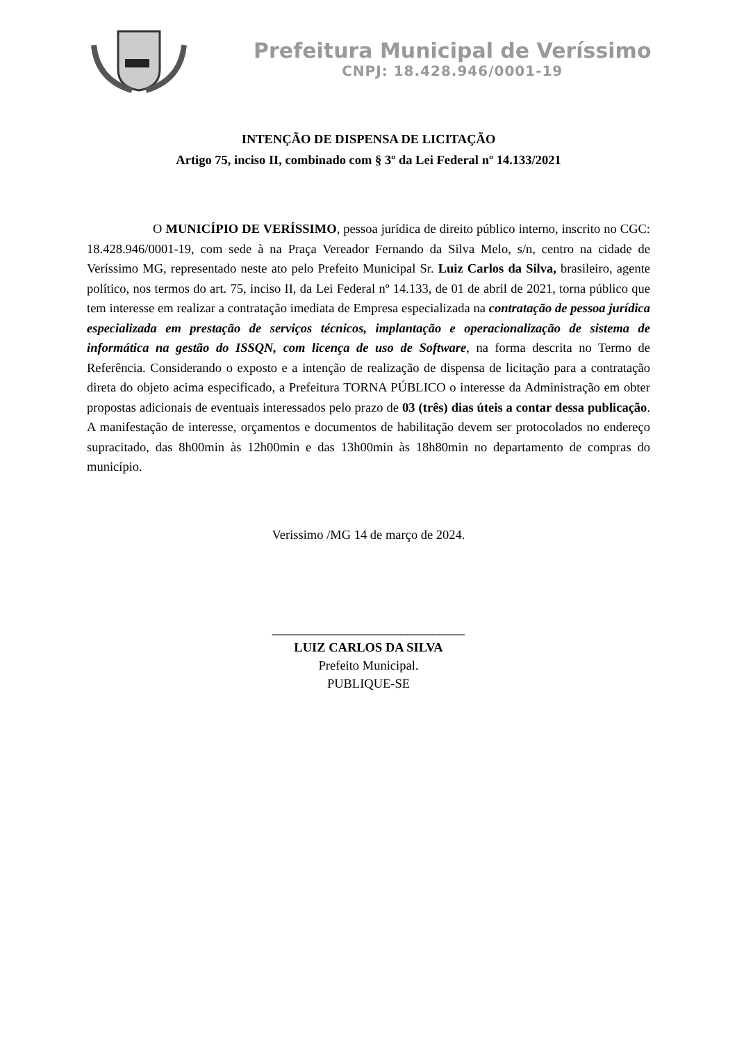Prefeitura Municipal de Veríssimo
CNPJ: 18.428.946/0001-19
INTENÇÃO DE DISPENSA DE LICITAÇÃO
Artigo 75, inciso II, combinado com § 3º da Lei Federal nº 14.133/2021
O MUNICÍPIO DE VERÍSSIMO, pessoa jurídica de direito público interno, inscrito no CGC: 18.428.946/0001-19, com sede à na Praça Vereador Fernando da Silva Melo, s/n, centro na cidade de Veríssimo MG, representado neste ato pelo Prefeito Municipal Sr. Luiz Carlos da Silva, brasileiro, agente político, nos termos do art. 75, inciso II, da Lei Federal nº 14.133, de 01 de abril de 2021, torna público que tem interesse em realizar a contratação imediata de Empresa especializada na contratação de pessoa jurídica especializada em prestação de serviços técnicos, implantação e operacionalização de sistema de informática na gestão do ISSQN, com licença de uso de Software, na forma descrita no Termo de Referência. Considerando o exposto e a intenção de realização de dispensa de licitação para a contratação direta do objeto acima especificado, a Prefeitura TORNA PÚBLICO o interesse da Administração em obter propostas adicionais de eventuais interessados pelo prazo de 03 (três) dias úteis a contar dessa publicação. A manifestação de interesse, orçamentos e documentos de habilitação devem ser protocolados no endereço supracitado, das 8h00min às 12h00min e das 13h00min às 18h80min no departamento de compras do município.
Verissimo /MG 14 de março de 2024.
______________________________
LUIZ CARLOS DA SILVA
Prefeito Municipal.
PUBLIQUE-SE